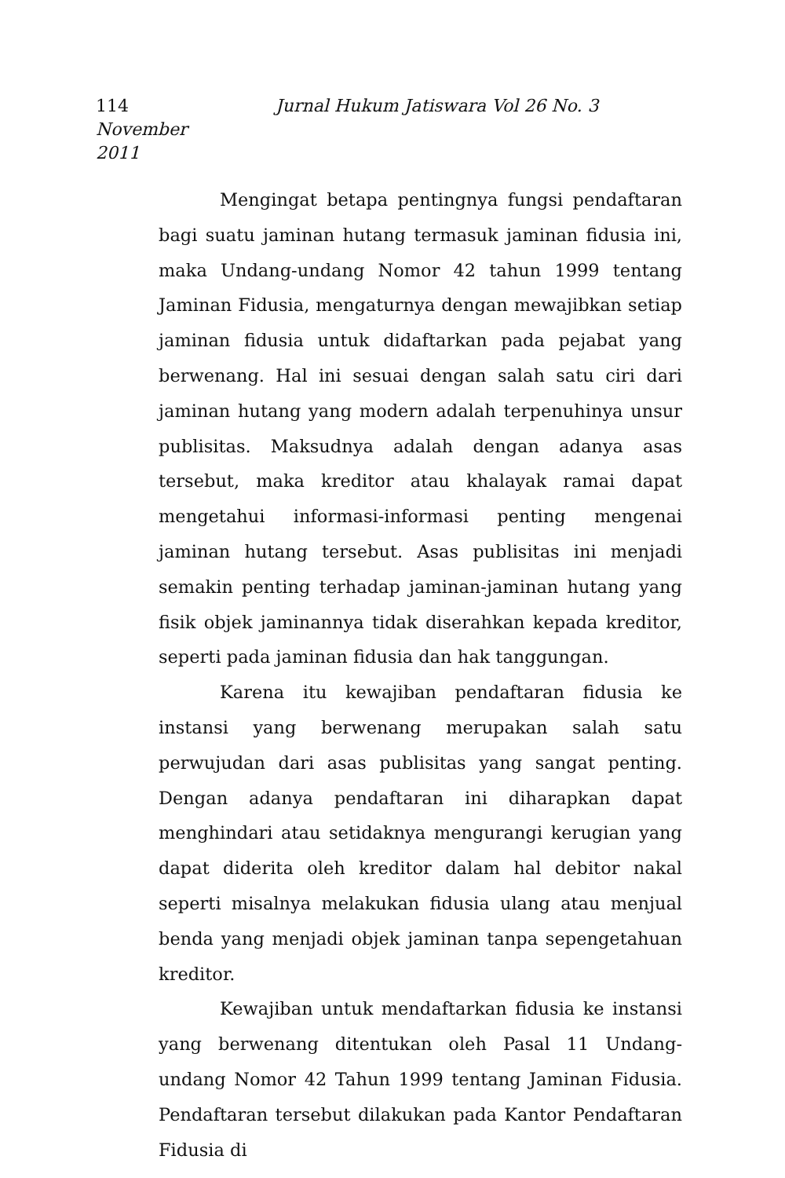114 Jurnal Hukum Jatiswara Vol 26 No. 3 November
2011
Mengingat betapa pentingnya fungsi pendaftaran bagi suatu jaminan hutang termasuk jaminan fidusia ini, maka Undang-undang Nomor 42 tahun 1999 tentang Jaminan Fidusia, mengaturnya dengan mewajibkan setiap jaminan fidusia untuk didaftarkan pada pejabat yang berwenang. Hal ini sesuai dengan salah satu ciri dari jaminan hutang yang modern adalah terpenuhinya unsur publisitas. Maksudnya adalah dengan adanya asas tersebut, maka kreditor atau khalayak ramai dapat mengetahui informasi-informasi penting mengenai jaminan hutang tersebut. Asas publisitas ini menjadi semakin penting terhadap jaminan-jaminan hutang yang fisik objek jaminannya tidak diserahkan kepada kreditor, seperti pada jaminan fidusia dan hak tanggungan.
Karena itu kewajiban pendaftaran fidusia ke instansi yang berwenang merupakan salah satu perwujudan dari asas publisitas yang sangat penting. Dengan adanya pendaftaran ini diharapkan dapat menghindari atau setidaknya mengurangi kerugian yang dapat diderita oleh kreditor dalam hal debitor nakal seperti misalnya melakukan fidusia ulang atau menjual benda yang menjadi objek jaminan tanpa sepengetahuan kreditor.
Kewajiban untuk mendaftarkan fidusia ke instansi yang berwenang ditentukan oleh Pasal 11 Undang-undang Nomor 42 Tahun 1999 tentang Jaminan Fidusia. Pendaftaran tersebut dilakukan pada Kantor Pendaftaran Fidusia di